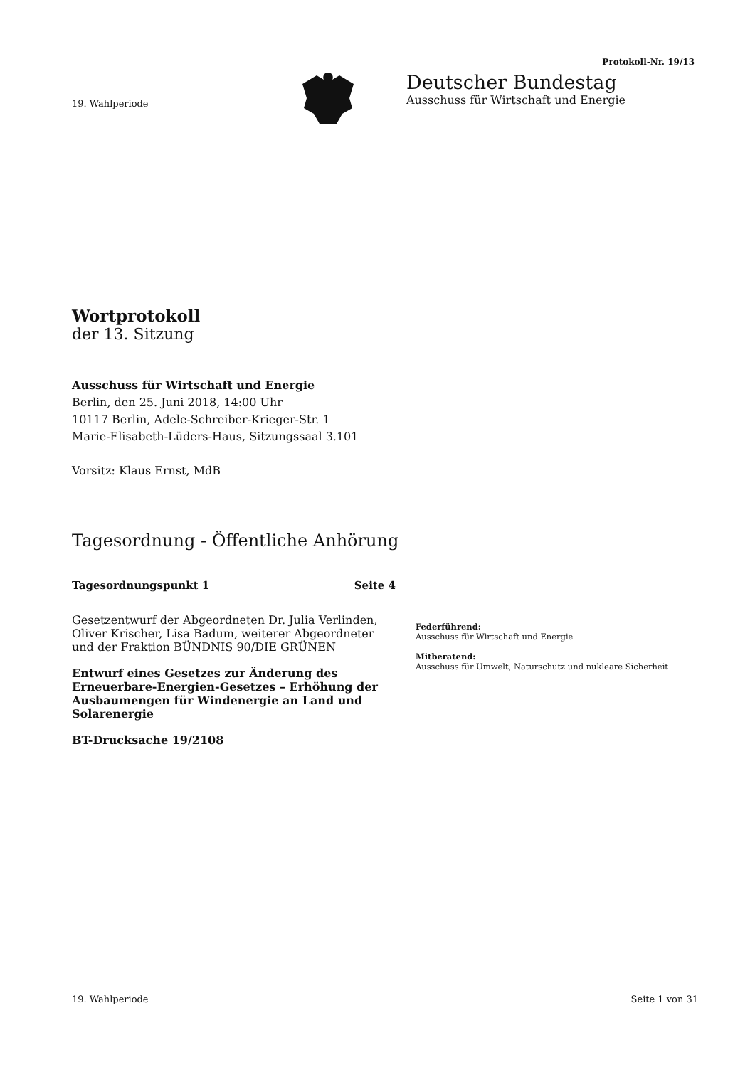Protokoll-Nr. 19/13
19. Wahlperiode
Deutscher Bundestag
Ausschuss für Wirtschaft und Energie
Wortprotokoll
der 13. Sitzung
Ausschuss für Wirtschaft und Energie
Berlin, den 25. Juni 2018, 14:00 Uhr
10117 Berlin, Adele-Schreiber-Krieger-Str. 1
Marie-Elisabeth-Lüders-Haus, Sitzungssaal 3.101
Vorsitz: Klaus Ernst, MdB
Tagesordnung - Öffentliche Anhörung
Tagesordnungspunkt 1 Seite 4
Gesetzentwurf der Abgeordneten Dr. Julia Verlinden, Oliver Krischer, Lisa Badum, weiterer Abgeordneter und der Fraktion BÜNDNIS 90/DIE GRÜNEN
Entwurf eines Gesetzes zur Änderung des Erneuerbare-Energien-Gesetzes – Erhöhung der Ausbaumengen für Windenergie an Land und Solarenergie
BT-Drucksache 19/2108
Federführend:
Ausschuss für Wirtschaft und Energie
Mitberatend:
Ausschuss für Umwelt, Naturschutz und nukleare Sicherheit
19. Wahlperiode Seite 1 von 31